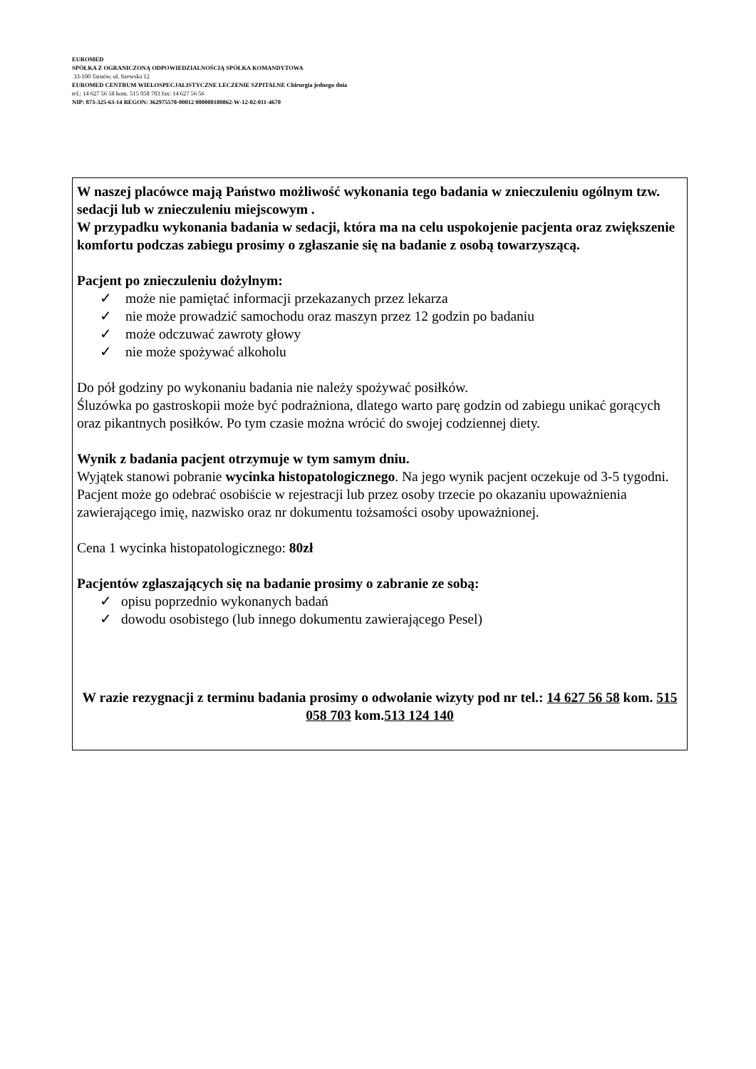EUROMED
SPÓŁKA Z OGRANICZONĄ ODPOWIEDZIALNOŚCIĄ SPÓŁKA KOMANDYTOWA
33-100 Tarnów, ul. Szewska 12
EUROMED CENTRUM WIELOSPECJALISTYCZNE LECZENIE SZPITALNE Chirurgia jednego dnia
tel.: 14 627 56 58 kom. 515 058 703 fax: 14 627 56 56
NIP: 873-325-63-14 REGON: 362975570-00012 000000180862-W-12-02-011-4670
W naszej placówce mają Państwo możliwość wykonania tego badania w znieczuleniu ogólnym tzw. sedacji lub w znieczuleniu miejscowym .
W przypadku wykonania badania w sedacji, która ma na celu uspokojenie pacjenta oraz zwiększenie komfortu podczas zabiegu prosimy o zgłaszanie się na badanie z osobą towarzyszącą.
Pacjent po znieczuleniu dożylnym:
✓ może nie pamiętać informacji przekazanych przez lekarza
✓ nie może prowadzić samochodu oraz maszyn przez 12 godzin po badaniu
✓ może odczuwać zawroty głowy
✓ nie może spożywać alkoholu
Do pół godziny po wykonaniu badania nie należy spożywać posiłków.
Śluzówka po gastroskopii może być podrażniona, dlatego warto parę godzin od zabiegu unikać gorących oraz pikantnych posiłków. Po tym czasie można wrócić do swojej codziennej diety.
Wynik z badania pacjent otrzymuje w tym samym dniu.
Wyjątek stanowi pobranie wycinka histopatologicznego. Na jego wynik pacjent oczekuje od 3-5 tygodni. Pacjent może go odebrać osobiście w rejestracji lub przez osoby trzecie po okazaniu upoważnienia zawierającego imię, nazwisko oraz nr dokumentu tożsamości osoby upoważnionej.
Cena 1 wycinka histopatologicznego: 80zł
Pacjentów zgłaszających się na badanie prosimy o zabranie ze sobą:
✓ opisu poprzednio wykonanych badań
✓ dowodu osobistego (lub innego dokumentu zawierającego Pesel)
W razie rezygnacji z terminu badania prosimy o odwołanie wizyty pod nr tel.: 14 627 56 58 kom. 515 058 703 kom.513 124 140